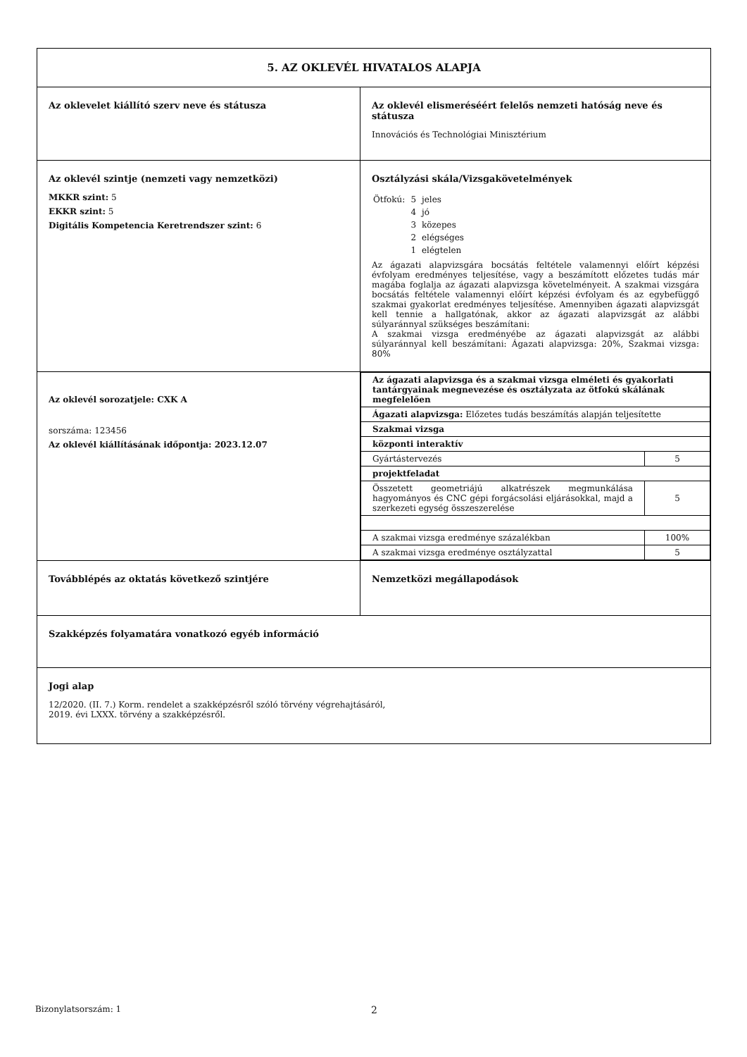| 5. AZ OKLEVÉL HIVATALOS ALAPJA | |
| Az oklevelet kiállító szerv neve és státusza | Az oklevél elismeréséért felelős nemzeti hatóság neve és státusza Innovációs és Technológiai Minisztérium |
| Az oklevél szintje (nemzeti vagy nemzetközi) MKKR szint: 5 EKKR szint: 5 Digitális Kompetencia Keretrendszer szint: 6 | Osztályzási skála/Vizsgakövetelmények / Ötfokú: / 5 / jeles / / / 4 / jó / / / 3 / közepes / / / 2 / elégséges / / / 1 / elégtelen / Az ágazati alapvizsgára bocsátás feltétele valamennyi előírt képzési évfolyam eredményes teljesítése, vagy a beszámított előzetes tudás már magába foglalja az ágazati alapvizsga követelményeit. A szakmai vizsgára bocsátás feltétele valamennyi előírt képzési évfolyam és az egybefüggő szakmai gyakorlat eredményes teljesítése. Amennyiben ágazati alapvizsgát kell tennie a hallgatónak, akkor az ágazati alapvizsgát az alábbi súlyaránnyal szükséges beszámítani: A szakmai vizsga eredményébe az ágazati alapvizsgát az alábbi súlyaránnyal kell beszámítani: Ágazati alapvizsga: 20%, Szakmai vizsga: 80% |
| Az oklevél sorozatjele: CXK A sorszáma: 123456 Az oklevél kiállításának időpontja: 2023.12.07 | / Az ágazati alapvizsga és a szakmai vizsga elméleti és gyakorlati tantárgyainak megnevezése és osztályzata az ötfokú skálának megfelelően / / / Ágazati alapvizsga: Előzetes tudás beszámítás alapján teljesítette / / / Szakmai vizsga / / / központi interaktív / / / Gyártástervezés / 5 / / projektfeladat / / / Összetett geometriájú alkatrészek megmunkálása hagyományos és CNC gépi forgácsolási eljárásokkal, majd a szerkezeti egység összeszerelése / 5 / / A szakmai vizsga eredménye százalékban / 100% / / A szakmai vizsga eredménye osztályzattal / 5 / |
| Továbblépés az oktatás következő szintjére | Nemzetközi megállapodások |
| Szakképzés folyamatára vonatkozó egyéb információ | |
| Jogi alap 12/2020. (II. 7.) Korm. rendelet a szakképzésről szóló törvény végrehajtásáról, 2019. évi LXXX. törvény a szakképzésről. | |
Bizonylatsorszám: 1 2